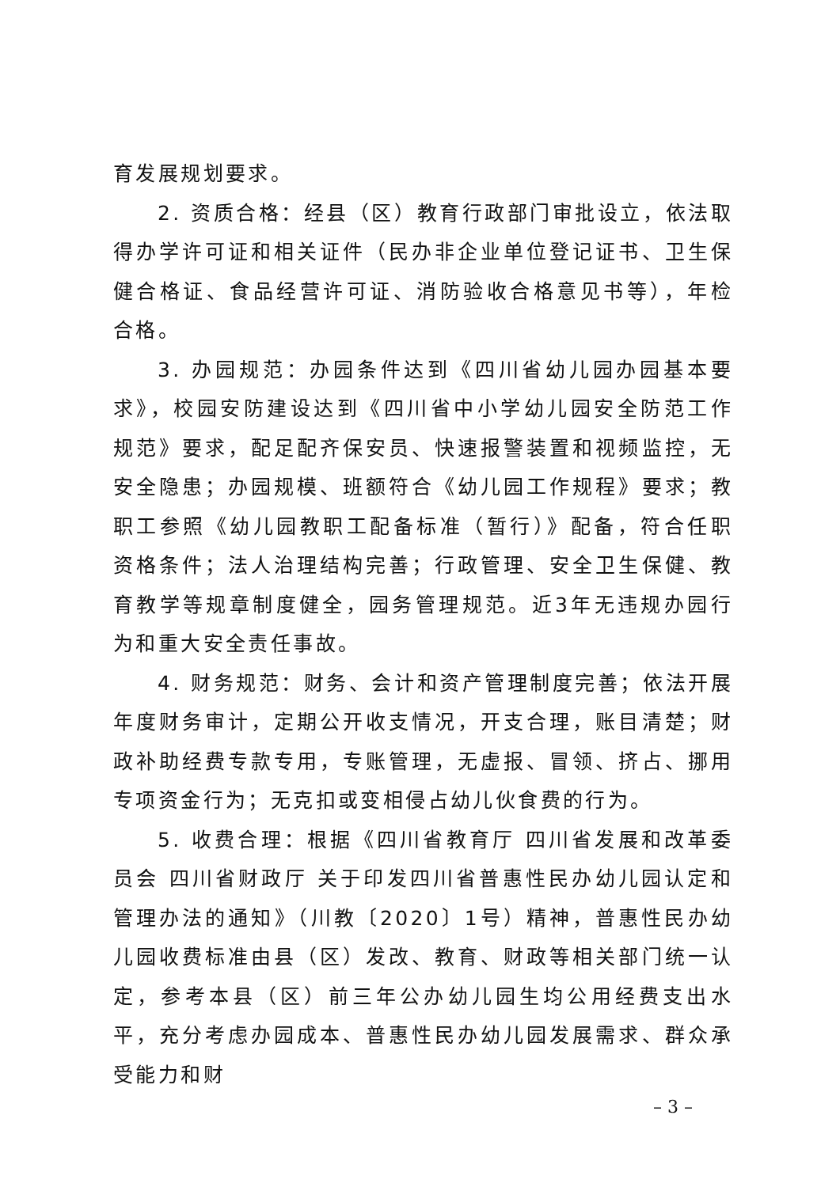育发展规划要求。
2. 资质合格：经县（区）教育行政部门审批设立，依法取得办学许可证和相关证件（民办非企业单位登记证书、卫生保健合格证、食品经营许可证、消防验收合格意见书等），年检合格。
3. 办园规范：办园条件达到《四川省幼儿园办园基本要求》，校园安防建设达到《四川省中小学幼儿园安全防范工作规范》要求，配足配齐保安员、快速报警装置和视频监控，无安全隐患；办园规模、班额符合《幼儿园工作规程》要求；教职工参照《幼儿园教职工配备标准（暂行）》配备，符合任职资格条件；法人治理结构完善；行政管理、安全卫生保健、教育教学等规章制度健全，园务管理规范。近3年无违规办园行为和重大安全责任事故。
4. 财务规范：财务、会计和资产管理制度完善；依法开展年度财务审计，定期公开收支情况，开支合理，账目清楚；财政补助经费专款专用，专账管理，无虚报、冒领、挤占、挪用专项资金行为；无克扣或变相侵占幼儿伙食费的行为。
5. 收费合理：根据《四川省教育厅 四川省发展和改革委员会 四川省财政厅 关于印发四川省普惠性民办幼儿园认定和管理办法的通知》（川教〔2020〕1号）精神，普惠性民办幼儿园收费标准由县（区）发改、教育、财政等相关部门统一认定，参考本县（区）前三年公办幼儿园生均公用经费支出水平，充分考虑办园成本、普惠性民办幼儿园发展需求、群众承受能力和财
– 3 –